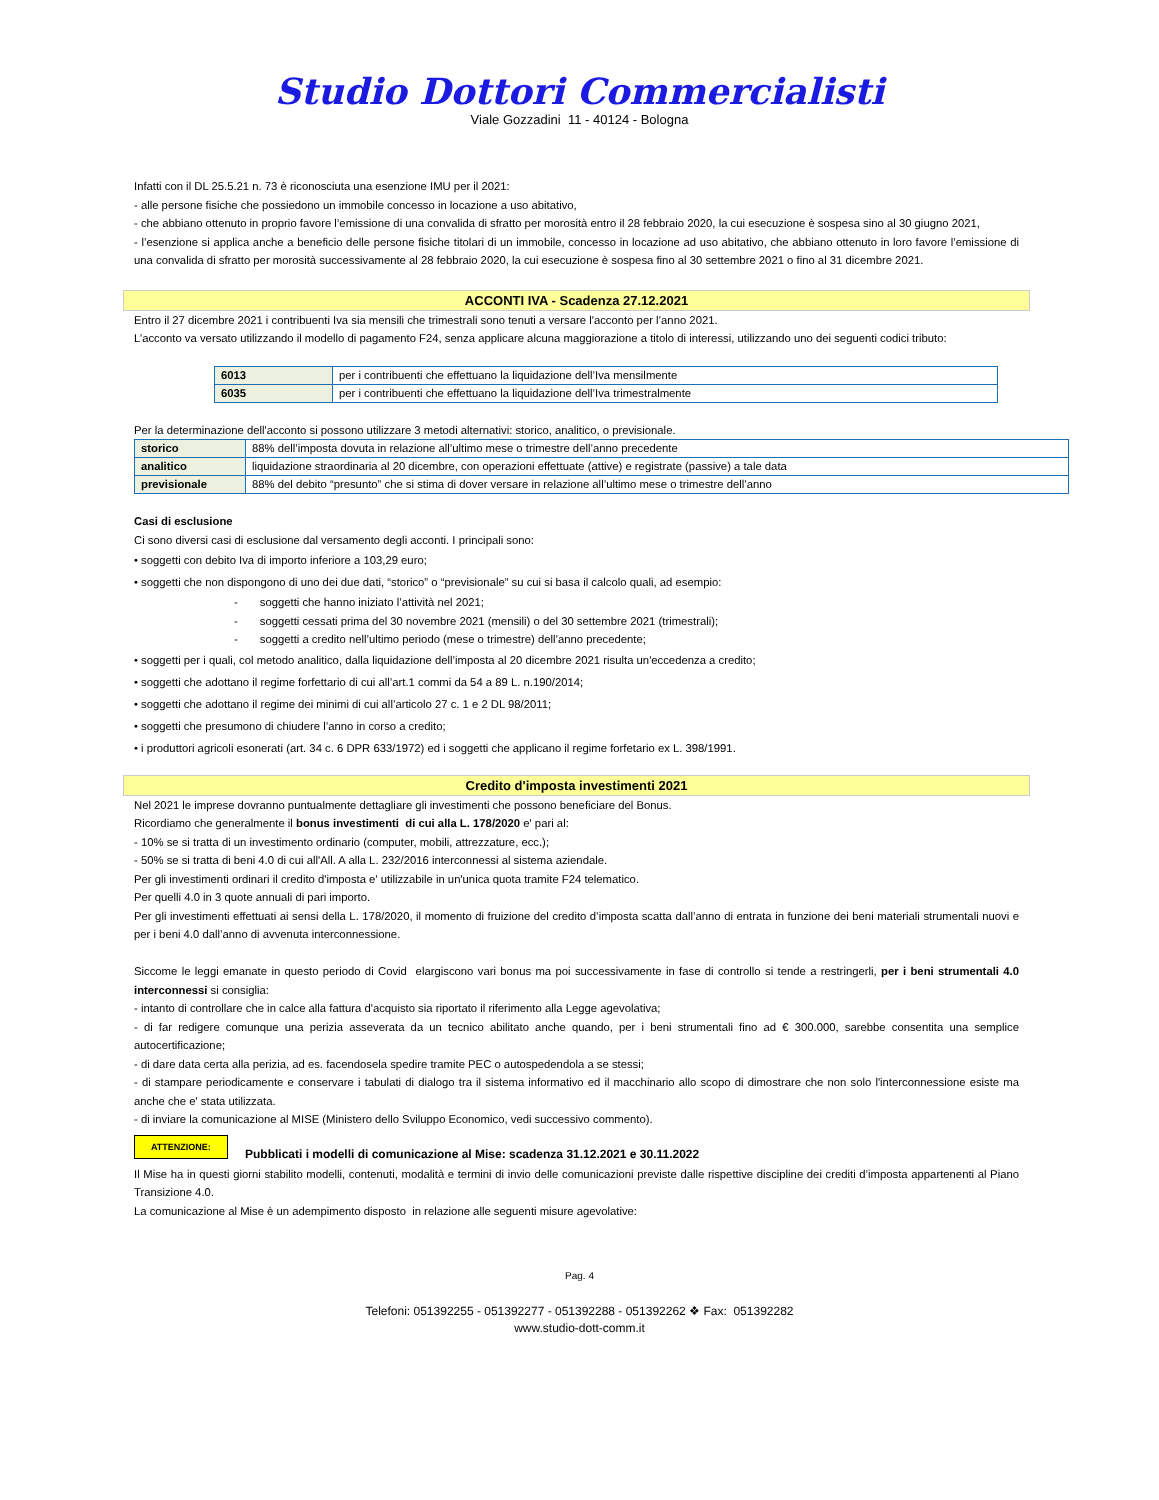Studio Dottori Commercialisti
Viale Gozzadini 11 - 40124 - Bologna
Infatti con il DL 25.5.21 n. 73 è riconosciuta una esenzione IMU per il 2021:
- alle persone fisiche che possiedono un immobile concesso in locazione a uso abitativo,
- che abbiano ottenuto in proprio favore l’emissione di una convalida di sfratto per morosità entro il 28 febbraio 2020, la cui esecuzione è sospesa sino al 30 giugno 2021,
- l’esenzione si applica anche a beneficio delle persone fisiche titolari di un immobile, concesso in locazione ad uso abitativo, che abbiano ottenuto in loro favore l’emissione di una convalida di sfratto per morosità successivamente al 28 febbraio 2020, la cui esecuzione è sospesa fino al 30 settembre 2021 o fino al 31 dicembre 2021.
ACCONTI IVA - Scadenza 27.12.2021
Entro il 27 dicembre 2021 i contribuenti Iva sia mensili che trimestrali sono tenuti a versare l'acconto per l’anno 2021.
L’acconto va versato utilizzando il modello di pagamento F24, senza applicare alcuna maggiorazione a titolo di interessi, utilizzando uno dei seguenti codici tributo:
| 6013 | per i contribuenti che effettuano la liquidazione dell’Iva mensilmente |
| 6035 | per i contribuenti che effettuano la liquidazione dell’Iva trimestralmente |
Per la determinazione dell'acconto si possono utilizzare 3 metodi alternativi: storico, analitico, o previsionale.
| storico | 88% dell’imposta dovuta in relazione all’ultimo mese o trimestre dell’anno precedente |
| analitico | liquidazione straordinaria al 20 dicembre, con operazioni effettuate (attive) e registrate (passive) a tale data |
| previsionale | 88% del debito “presunto” che si stima di dover versare in relazione all’ultimo mese o trimestre dell’anno |
Casi di esclusione
Ci sono diversi casi di esclusione dal versamento degli acconti. I principali sono:
• soggetti con debito Iva di importo inferiore a 103,29 euro;
• soggetti che non dispongono di uno dei due dati, “storico” o “previsionale” su cui si basa il calcolo quali, ad esempio:
- soggetti che hanno iniziato l’attività nel 2021;
- soggetti cessati prima del 30 novembre 2021 (mensili) o del 30 settembre 2021 (trimestrali);
- soggetti a credito nell’ultimo periodo (mese o trimestre) dell’anno precedente;
• soggetti per i quali, col metodo analitico, dalla liquidazione dell’imposta al 20 dicembre 2021 risulta un'eccedenza a credito;
• soggetti che adottano il regime forfettario di cui all’art.1 commi da 54 a 89 L. n.190/2014;
• soggetti che adottano il regime dei minimi di cui all’articolo 27 c. 1 e 2 DL 98/2011;
• soggetti che presumono di chiudere l’anno in corso a credito;
• i produttori agricoli esonerati (art. 34 c. 6 DPR 633/1972) ed i soggetti che applicano il regime forfetario ex L. 398/1991.
Credito d'imposta investimenti 2021
Nel 2021 le imprese dovranno puntualmente dettagliare gli investimenti che possono beneficiare del Bonus.
Ricordiamo che generalmente il bonus investimenti di cui alla L. 178/2020 e' pari al:
- 10% se si tratta di un investimento ordinario (computer, mobili, attrezzature, ecc.);
- 50% se si tratta di beni 4.0 di cui all'All. A alla L. 232/2016 interconnessi al sistema aziendale.
Per gli investimenti ordinari il credito d'imposta e' utilizzabile in un'unica quota tramite F24 telematico.
Per quelli 4.0 in 3 quote annuali di pari importo.
Per gli investimenti effettuati ai sensi della L. 178/2020, il momento di fruizione del credito d’imposta scatta dall’anno di entrata in funzione dei beni materiali strumentali nuovi e per i beni 4.0 dall’anno di avvenuta interconnessione.
Siccome le leggi emanate in questo periodo di Covid elargiscono vari bonus ma poi successivamente in fase di controllo si tende a restringerli, per i beni strumentali 4.0 interconnessi si consiglia:
- intanto di controllare che in calce alla fattura d'acquisto sia riportato il riferimento alla Legge agevolativa;
- di far redigere comunque una perizia asseverata da un tecnico abilitato anche quando, per i beni strumentali fino ad € 300.000, sarebbe consentita una semplice autocertificazione;
- di dare data certa alla perizia, ad es. facendosela spedire tramite PEC o autospedendola a se stessi;
- di stampare periodicamente e conservare i tabulati di dialogo tra il sistema informativo ed il macchinario allo scopo di dimostrare che non solo l'interconnessione esiste ma anche che e' stata utilizzata.
- di inviare la comunicazione al MISE (Ministero dello Sviluppo Economico, vedi successivo commento).
ATTENZIONE: Pubblicati i modelli di comunicazione al Mise: scadenza 31.12.2021 e 30.11.2022
Il Mise ha in questi giorni stabilito modelli, contenuti, modalità e termini di invio delle comunicazioni previste dalle rispettive discipline dei crediti d’imposta appartenenti al Piano Transizione 4.0.
La comunicazione al Mise è un adempimento disposto in relazione alle seguenti misure agevolative:
Pag. 4
Telefoni: 051392255 - 051392277 - 051392288 - 051392262 ❖ Fax: 051392282
www.studio-dott-comm.it